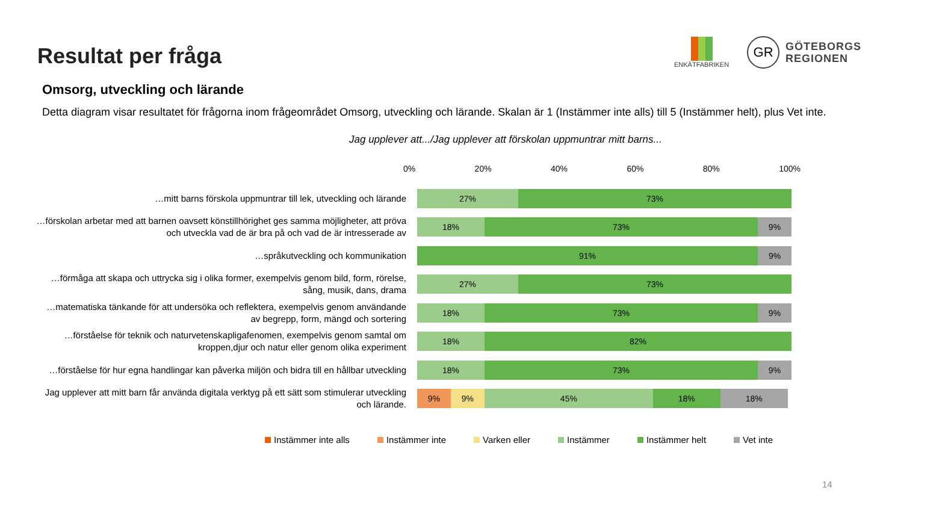Resultat per fråga
ENKÄTFABRIKEN
GR GÖTEBORGS
REGIONEN
Omsorg, utveckling och lärande
Detta diagram visar resultatet för frågorna inom frågeområdet Omsorg, utveckling och lärande. Skalan är 1 (Instämmer inte alls) till 5 (Instämmer helt), plus Vet inte.
Jag upplever att.../Jag upplever att förskolan uppmuntrar mitt barns...
0% 20% 40% 60% 80% 100%
…mitt barns förskola uppmuntrar till lek, utveckling och lärande
27% 73%
…förskolan arbetar med att barnen oavsett könstillhörighet ges samma möjligheter, att pröva och utveckla vad de är bra på och vad de är intresserade av
18% 73% 9%
…språkutveckling och kommunikation
91% 9%
…förmåga att skapa och uttrycka sig i olika former, exempelvis genom bild, form, rörelse, sång, musik, dans, drama
27% 73%
…matematiska tänkande för att undersöka och reflektera, exempelvis genom användande av begrepp, form, mängd och sortering
18% 73% 9%
…förståelse för teknik och naturvetenskapligafenomen, exempelvis genom samtal om kroppen,djur och natur eller genom olika experiment
18% 82%
…förståelse för hur egna handlingar kan påverka miljön och bidra till en hållbar utveckling
18% 73% 9%
Jag upplever att mitt barn får använda digitala verktyg på ett sätt som stimulerar utveckling och lärande.
9% 9% 45% 18% 18%
Instämmer inte alls Instämmer inte Varken eller Instämmer Instämmer helt Vet inte
14